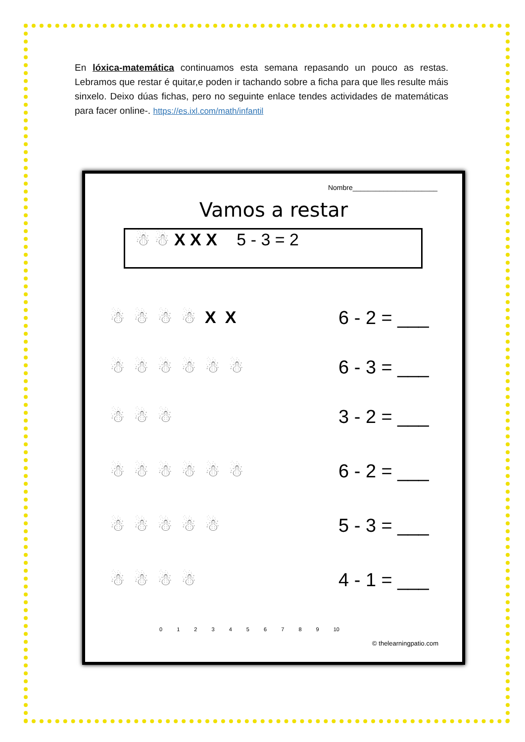En lóxica-matemática continuamos esta semana repasando un pouco as restas. Lebramos que restar é quitar,e poden ir tachando sobre a ficha para que lles resulte máis sinxelo. Deixo dúas fichas, pero no seguinte enlace tendes actividades de matemáticas para facer online-. https://es.ixl.com/math/infantil
Nombre______________________
Vamos a restar
☃ ☃ X X X 5 - 3 = 2
☃☃☃☃XX 6 - 2 = ___
☃☃☃☃☃☃ 6 - 3 = ___
☃☃☃ 3 - 2 = ___
☃☃☃☃☃☃ 6 - 2 = ___
☃☃☃☃☃ 5 - 3 = ___
☃☃☃☃ 4 - 1 = ___
0 1 2 3 4 5 6 7 8 9 10
© thelearningpatio.com